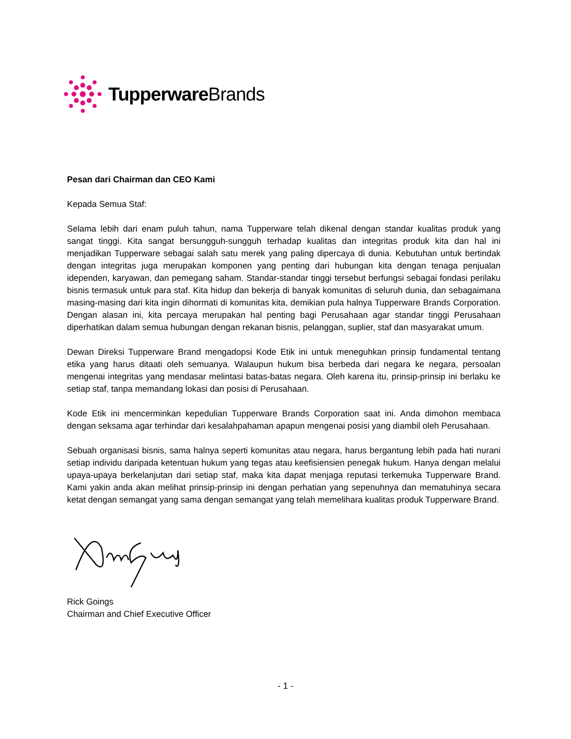Tupperware Brands
Pesan dari Chairman dan CEO Kami
Kepada Semua Staf:
Selama lebih dari enam puluh tahun, nama Tupperware telah dikenal dengan standar kualitas produk yang sangat tinggi. Kita sangat bersungguh-sungguh terhadap kualitas dan integritas produk kita dan hal ini menjadikan Tupperware sebagai salah satu merek yang paling dipercaya di dunia. Kebutuhan untuk bertindak dengan integritas juga merupakan komponen yang penting dari hubungan kita dengan tenaga penjualan idependen, karyawan, dan pemegang saham. Standar-standar tinggi tersebut berfungsi sebagai fondasi perilaku bisnis termasuk untuk para staf. Kita hidup dan bekerja di banyak komunitas di seluruh dunia, dan sebagaimana masing-masing dari kita ingin dihormati di komunitas kita, demikian pula halnya Tupperware Brands Corporation. Dengan alasan ini, kita percaya merupakan hal penting bagi Perusahaan agar standar tinggi Perusahaan diperhatikan dalam semua hubungan dengan rekanan bisnis, pelanggan, suplier, staf dan masyarakat umum.
Dewan Direksi Tupperware Brand mengadopsi Kode Etik ini untuk meneguhkan prinsip fundamental tentang etika yang harus ditaati oleh semuanya. Walaupun hukum bisa berbeda dari negara ke negara, persoalan mengenai integritas yang mendasar melintasi batas-batas negara. Oleh karena itu, prinsip-prinsip ini berlaku ke setiap staf, tanpa memandang lokasi dan posisi di Perusahaan.
Kode Etik ini mencerminkan kepedulian Tupperware Brands Corporation saat ini. Anda dimohon membaca dengan seksama agar terhindar dari kesalahpahaman apapun mengenai posisi yang diambil oleh Perusahaan.
Sebuah organisasi bisnis, sama halnya seperti komunitas atau negara, harus bergantung lebih pada hati nurani setiap individu daripada ketentuan hukum yang tegas atau keefisiensien penegak hukum. Hanya dengan melalui upaya-upaya berkelanjutan dari setiap staf, maka kita dapat menjaga reputasi terkemuka Tupperware Brand. Kami yakin anda akan melihat prinsip-prinsip ini dengan perhatian yang sepenuhnya dan mematuhinya secara ketat dengan semangat yang sama dengan semangat yang telah memelihara kualitas produk Tupperware Brand.
Rick Goings
Chairman and Chief Executive Officer
- 1 -